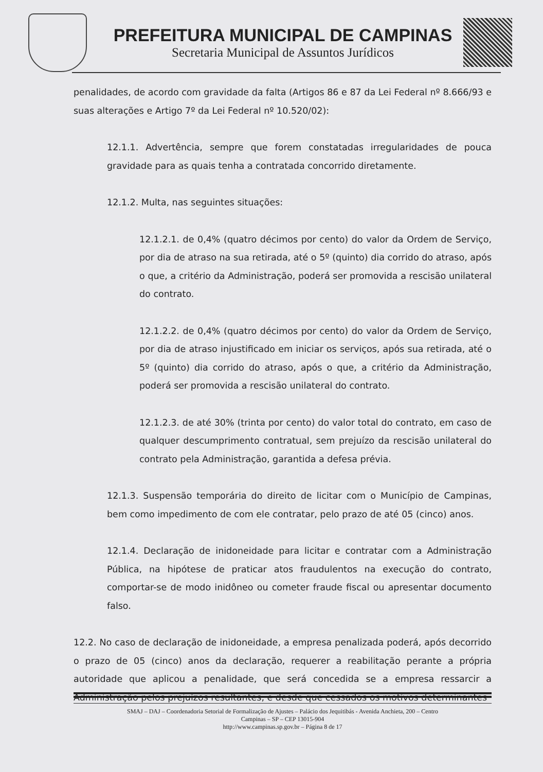PREFEITURA MUNICIPAL DE CAMPINAS
Secretaria Municipal de Assuntos Jurídicos
penalidades, de acordo com gravidade da falta (Artigos 86 e 87 da Lei Federal nº 8.666/93 e suas alterações e Artigo 7º da Lei Federal nº 10.520/02):
12.1.1. Advertência, sempre que forem constatadas irregularidades de pouca gravidade para as quais tenha a contratada concorrido diretamente.
12.1.2. Multa, nas seguintes situações:
12.1.2.1. de 0,4% (quatro décimos por cento) do valor da Ordem de Serviço, por dia de atraso na sua retirada, até o 5º (quinto) dia corrido do atraso, após o que, a critério da Administração, poderá ser promovida a rescisão unilateral do contrato.
12.1.2.2. de 0,4% (quatro décimos por cento) do valor da Ordem de Serviço, por dia de atraso injustificado em iniciar os serviços, após sua retirada, até o 5º (quinto) dia corrido do atraso, após o que, a critério da Administração, poderá ser promovida a rescisão unilateral do contrato.
12.1.2.3. de até 30% (trinta por cento) do valor total do contrato, em caso de qualquer descumprimento contratual, sem prejuízo da rescisão unilateral do contrato pela Administração, garantida a defesa prévia.
12.1.3. Suspensão temporária do direito de licitar com o Município de Campinas, bem como impedimento de com ele contratar, pelo prazo de até 05 (cinco) anos.
12.1.4. Declaração de inidoneidade para licitar e contratar com a Administração Pública, na hipótese de praticar atos fraudulentos na execução do contrato, comportar-se de modo inidôneo ou cometer fraude fiscal ou apresentar documento falso.
12.2. No caso de declaração de inidoneidade, a empresa penalizada poderá, após decorrido o prazo de 05 (cinco) anos da declaração, requerer a reabilitação perante a própria autoridade que aplicou a penalidade, que será concedida se a empresa ressarcir a Administração pelos prejuízos resultantes, e desde que cessados os motivos determinantes
SMAJ – DAJ – Coordenadoria Setorial de Formalização de Ajustes – Palácio dos Jequitibás - Avenida Anchieta, 200 – Centro
Campinas – SP – CEP 13015-904
http://www.campinas.sp.gov.br – Página 8 de 17